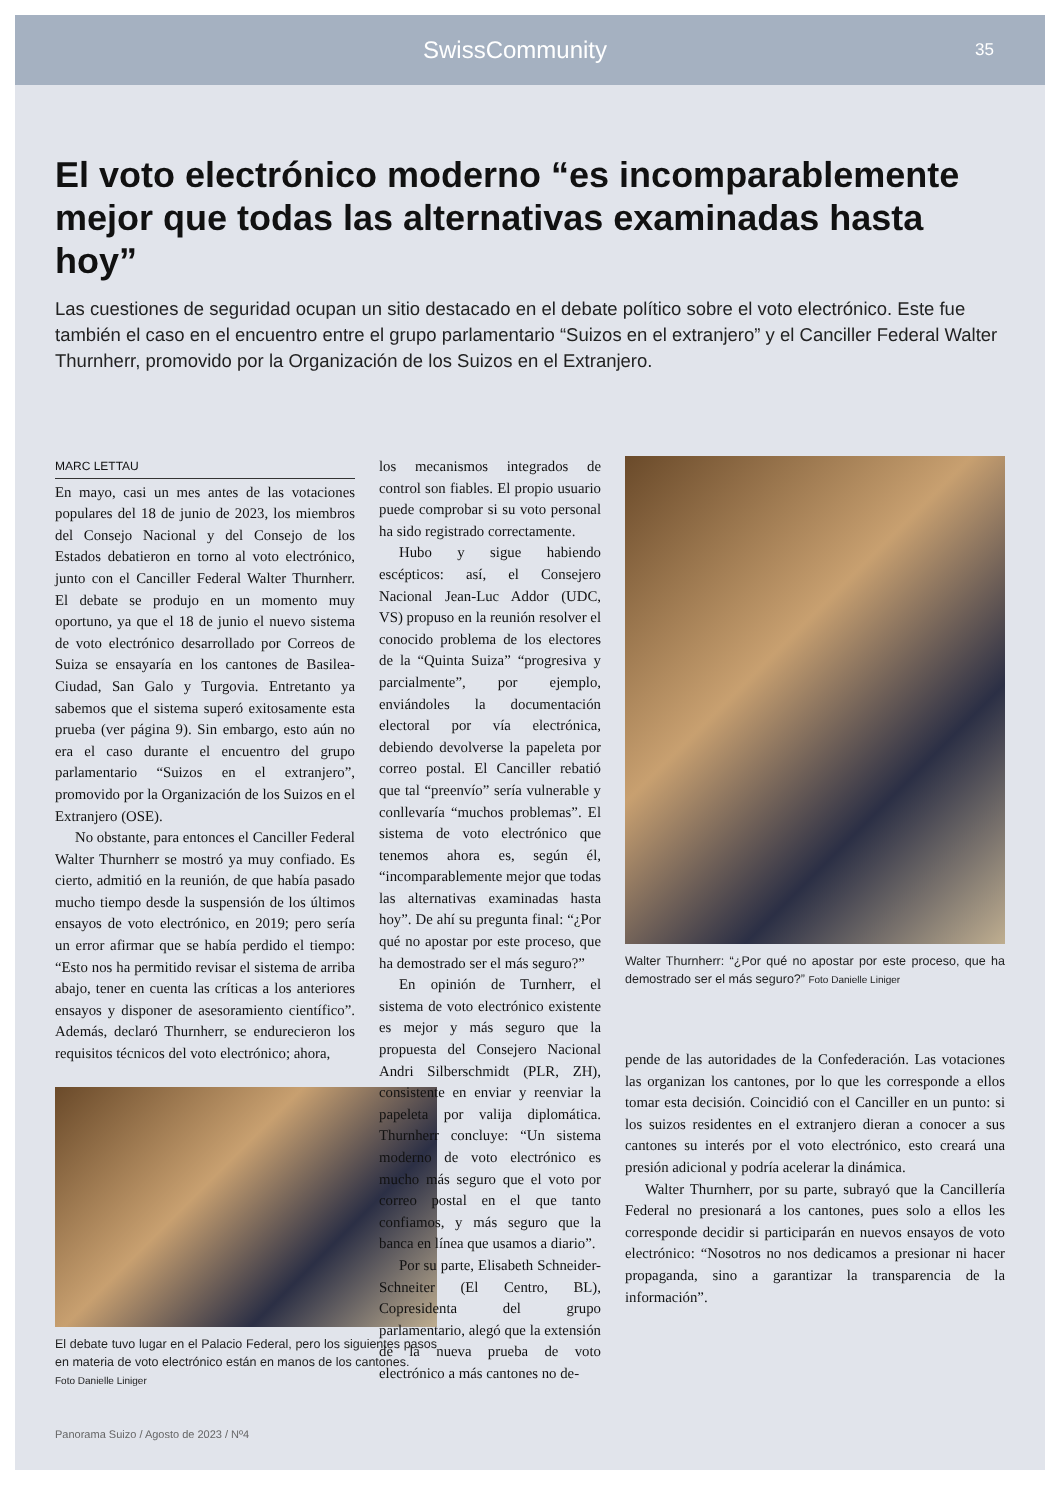SwissCommunity
35
El voto electrónico moderno “es incomparablemente mejor que todas las alternativas examinadas hasta hoy”
Las cuestiones de seguridad ocupan un sitio destacado en el debate político sobre el voto electrónico. Este fue también el caso en el encuentro entre el grupo parlamentario “Suizos en el extranjero” y el Canciller Federal Walter Thurnherr, promovido por la Organización de los Suizos en el Extranjero.
MARC LETTAU
En mayo, casi un mes antes de las votaciones populares del 18 de junio de 2023, los miembros del Consejo Nacional y del Consejo de los Estados debatieron en torno al voto electrónico, junto con el Canciller Federal Walter Thurnherr. El debate se produjo en un momento muy oportuno, ya que el 18 de junio el nuevo sistema de voto electrónico desarrollado por Correos de Suiza se ensayaría en los cantones de Basilea-Ciudad, San Galo y Turgovia. Entretanto ya sabemos que el sistema superó exitosamente esta prueba (ver página 9). Sin embargo, esto aún no era el caso durante el encuentro del grupo parlamentario “Suizos en el extranjero”, promovido por la Organización de los Suizos en el Extranjero (OSE).
No obstante, para entonces el Canciller Federal Walter Thurnherr se mostró ya muy confiado. Es cierto, admitió en la reunión, de que había pasado mucho tiempo desde la suspensión de los últimos ensayos de voto electrónico, en 2019; pero sería un error afirmar que se había perdido el tiempo: “Esto nos ha permitido revisar el sistema de arriba abajo, tener en cuenta las críticas a los anteriores ensayos y disponer de asesoramiento científico”. Además, declaró Thurnherr, se endurecieron los requisitos técnicos del voto electrónico; ahora,
El debate tuvo lugar en el Palacio Federal, pero los siguientes pasos en materia de voto electrónico están en manos de los cantones.
Foto Danielle Liniger
los mecanismos integrados de control son fiables. El propio usuario puede comprobar si su voto personal ha sido registrado correctamente.
Hubo y sigue habiendo escépticos: así, el Consejero Nacional Jean-Luc Addor (UDC, VS) propuso en la reunión resolver el conocido problema de los electores de la “Quinta Suiza” “progresiva y parcialmente”, por ejemplo, enviándoles la documentación electoral por vía electrónica, debiendo devolverse la papeleta por correo postal. El Canciller rebatió que tal “preenvío” sería vulnerable y conllevaría “muchos problemas”. El sistema de voto electrónico que tenemos ahora es, según él, “incomparablemente mejor que todas las alternativas examinadas hasta hoy”. De ahí su pregunta final: “¿Por qué no apostar por este proceso, que ha demostrado ser el más seguro?”
En opinión de Turnherr, el sistema de voto electrónico existente es mejor y más seguro que la propuesta del Consejero Nacional Andri Silberschmidt (PLR, ZH), consistente en enviar y reenviar la papeleta por valija diplomática. Thurnherr concluye: “Un sistema moderno de voto electrónico es mucho más seguro que el voto por correo postal en el que tanto confiamos, y más seguro que la banca en línea que usamos a diario”.
Por su parte, Elisabeth Schneider-Schneiter (El Centro, BL), Copresidenta del grupo parlamentario, alegó que la extensión de la nueva prueba de voto electrónico a más cantones no de-
Walter Thurnherr: “¿Por qué no apostar por este proceso, que ha demostrado ser el más seguro?” Foto Danielle Liniger
pende de las autoridades de la Confederación. Las votaciones las organizan los cantones, por lo que les corresponde a ellos tomar esta decisión. Coincidió con el Canciller en un punto: si los suizos residentes en el extranjero dieran a conocer a sus cantones su interés por el voto electrónico, esto creará una presión adicional y podría acelerar la dinámica.
Walter Thurnherr, por su parte, subrayó que la Cancillería Federal no presionará a los cantones, pues solo a ellos les corresponde decidir si participarán en nuevos ensayos de voto electrónico: “Nosotros no nos dedicamos a presionar ni hacer propaganda, sino a garantizar la transparencia de la información”.
Panorama Suizo / Agosto de 2023 / Nº4